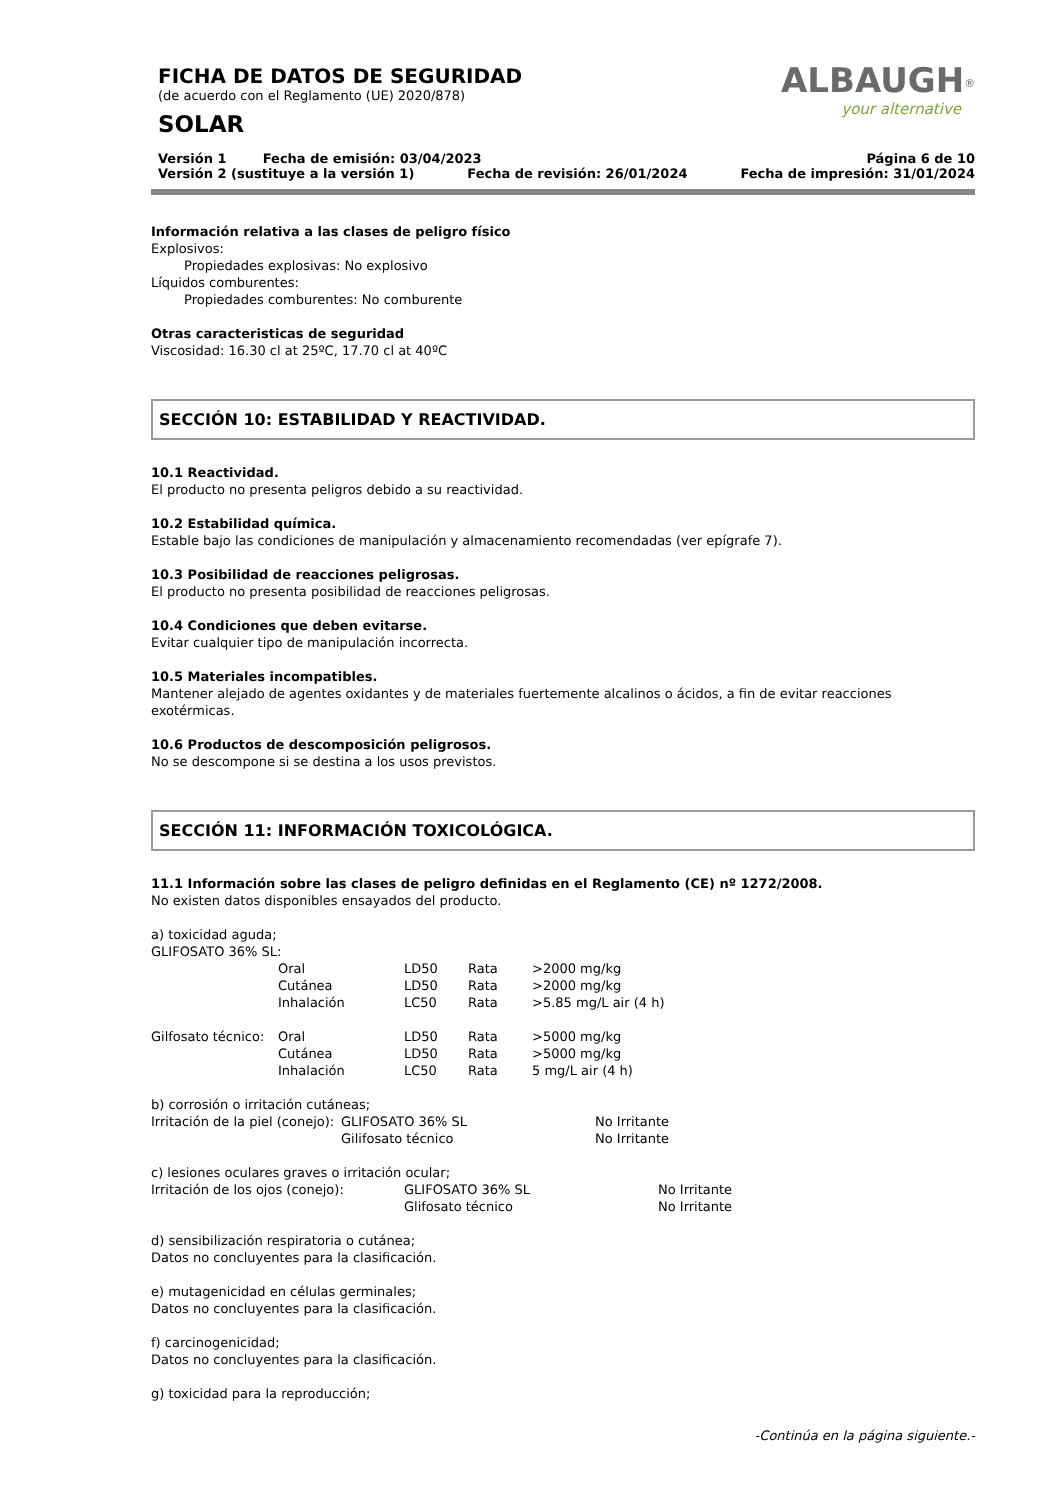FICHA DE DATOS DE SEGURIDAD
(de acuerdo con el Reglamento (UE) 2020/878)
SOLAR
ALBAUGH<sup>®</sup>
your alternative
Versión 1 Fecha de emisión: 03/04/2023 Página 6 de 10
Versión 2 (sustituye a la versión 1) Fecha de revisión: 26/01/2024 Fecha de impresión: 31/01/2024
Información relativa a las clases de peligro físico
Explosivos:
Propiedades explosivas: No explosivo
Líquidos comburentes:
Propiedades comburentes: No comburente
Otras caracteristicas de seguridad
Viscosidad: 16.30 cl at 25ºC, 17.70 cl at 40ºC
SECCIÓN 10: ESTABILIDAD Y REACTIVIDAD.
10.1 Reactividad.
El producto no presenta peligros debido a su reactividad.
10.2 Estabilidad química.
Estable bajo las condiciones de manipulación y almacenamiento recomendadas (ver epígrafe 7).
10.3 Posibilidad de reacciones peligrosas.
El producto no presenta posibilidad de reacciones peligrosas.
10.4 Condiciones que deben evitarse.
Evitar cualquier tipo de manipulación incorrecta.
10.5 Materiales incompatibles.
Mantener alejado de agentes oxidantes y de materiales fuertemente alcalinos o ácidos, a fin de evitar reacciones exotérmicas.
10.6 Productos de descomposición peligrosos.
No se descompone si se destina a los usos previstos.
SECCIÓN 11: INFORMACIÓN TOXICOLÓGICA.
11.1 Información sobre las clases de peligro definidas en el Reglamento (CE) nº 1272/2008.
No existen datos disponibles ensayados del producto.
a) toxicidad aguda;
GLIFOSATO 36% SL:
| | Oral | LD50 | Rata | >2000 mg/kg |
| | Cutánea | LD50 | Rata | >2000 mg/kg |
| | Inhalación | LC50 | Rata | >5.85 mg/L air (4 h) |
| Gilfosato técnico: | Oral | LD50 | Rata | >5000 mg/kg |
| | Cutánea | LD50 | Rata | >5000 mg/kg |
| | Inhalación | LC50 | Rata | 5 mg/L air (4 h) |
b) corrosión o irritación cutáneas;
| Irritación de la piel (conejo): | GLIFOSATO 36% SL | No Irritante |
| | Gilifosato técnico | No Irritante |
c) lesiones oculares graves o irritación ocular;
| Irritación de los ojos (conejo): | GLIFOSATO 36% SL | No Irritante |
| | Glifosato técnico | No Irritante |
d) sensibilización respiratoria o cutánea;
Datos no concluyentes para la clasificación.
e) mutagenicidad en células germinales;
Datos no concluyentes para la clasificación.
f) carcinogenicidad;
Datos no concluyentes para la clasificación.
g) toxicidad para la reproducción;
-Continúa en la página siguiente.-